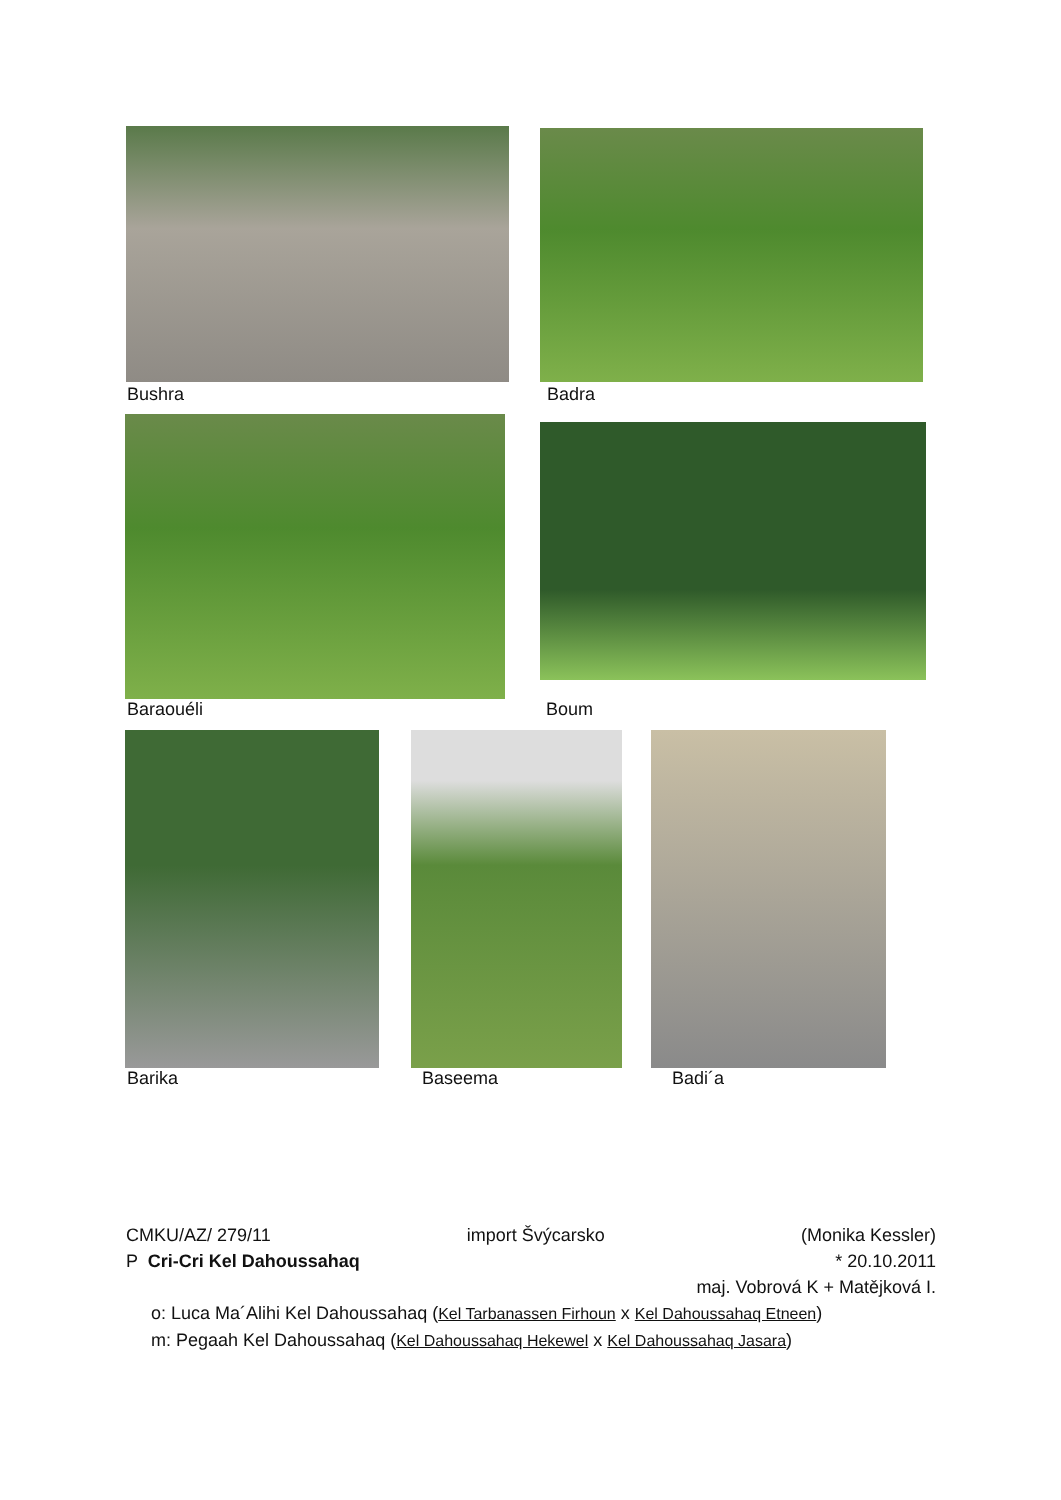Bushra Badra
Baraouéli Boum
Barika Baseema Badi´a
CMKU/AZ/ 279/11 import Švýcarsko (Monika Kessler)
P Cri-Cri Kel Dahoussahaq * 20.10.2011
maj. Vobrová K + Matějková I.
o: Luca Ma´Alihi Kel Dahoussahaq (Kel Tarbanassen Firhoun x Kel Dahoussahaq Etneen)
m: Pegaah Kel Dahoussahaq (Kel Dahoussahaq Hekewel x Kel Dahoussahaq Jasara)